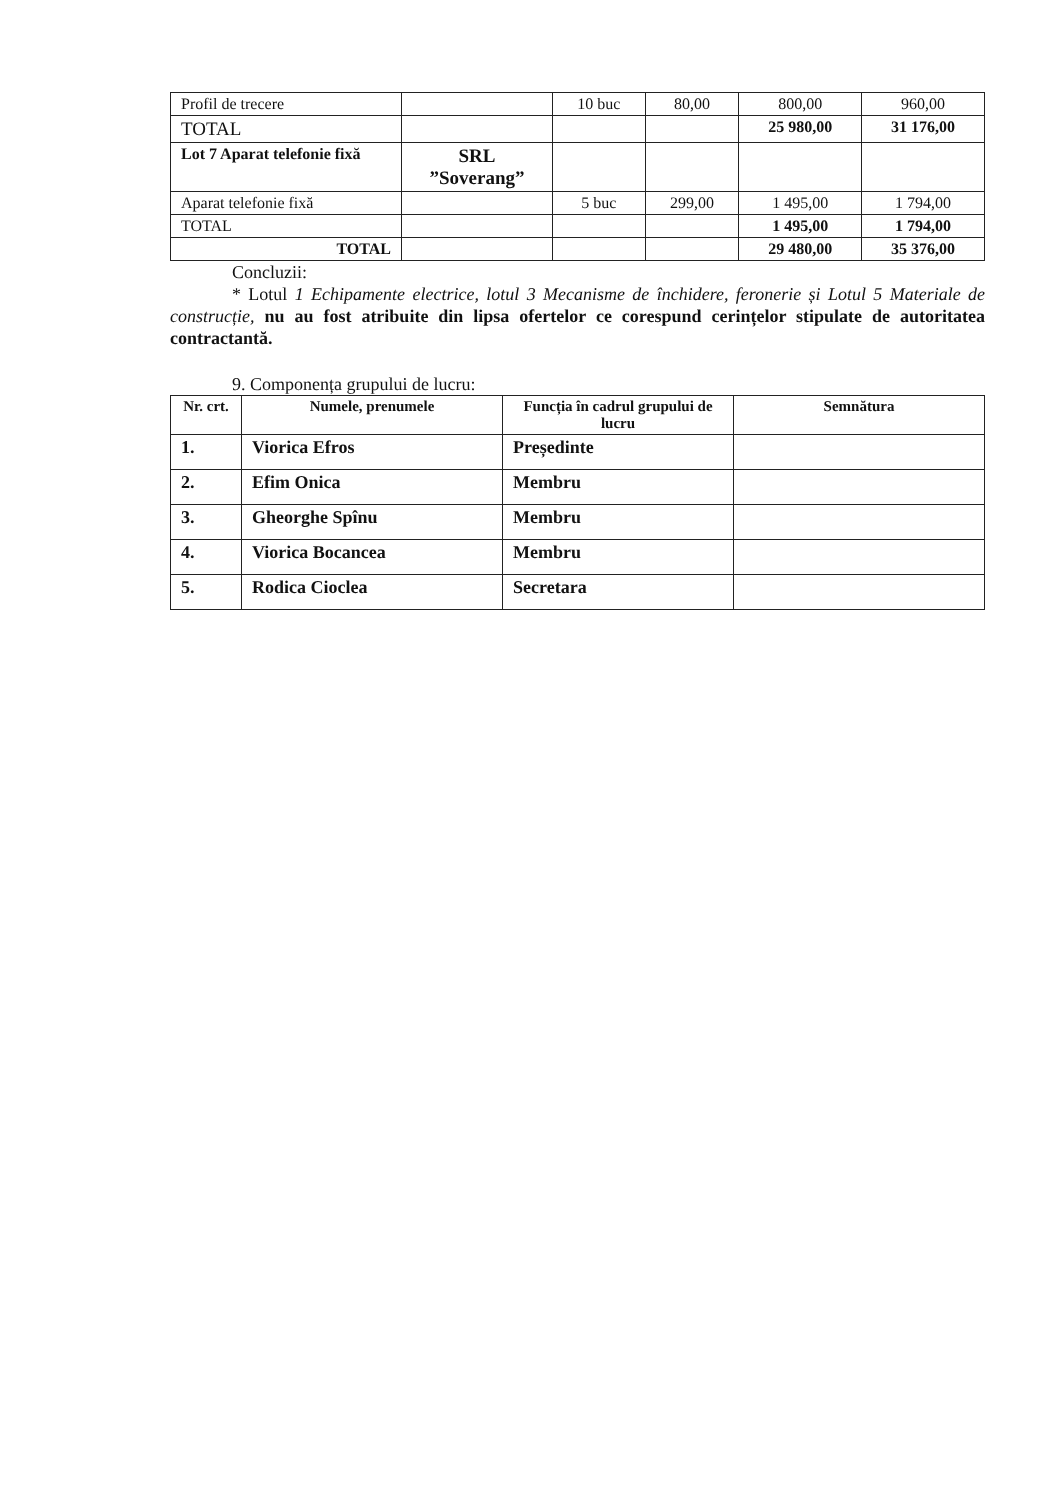| Profil de trecere | | 10 buc | 80,00 | 800,00 | 960,00 |
| TOTAL | | | | 25 980,00 | 31 176,00 |
| Lot 7 Aparat telefonie fixă | SRL ”Soverang” | | | | |
| Aparat telefonie fixă | | 5 buc | 299,00 | 1 495,00 | 1 794,00 |
| TOTAL | | | | 1 495,00 | 1 794,00 |
| TOTAL | | | | 29 480,00 | 35 376,00 |
Concluzii:
* Lotul 1 Echipamente electrice, lotul 3 Mecanisme de închidere, feronerie și Lotul 5 Materiale de construcție, nu au fost atribuite din lipsa ofertelor ce corespund cerințelor stipulate de autoritatea contractantă.
9. Componența grupului de lucru:
| Nr. crt. | Numele, prenumele | Funcția în cadrul grupului de lucru | Semnătura |
| --- | --- | --- | --- |
| 1. | Viorica Efros | Președinte | |
| 2. | Efim Onica | Membru | |
| 3. | Gheorghe Spînu | Membru | |
| 4. | Viorica Bocancea | Membru | |
| 5. | Rodica Cioclea | Secretara | |